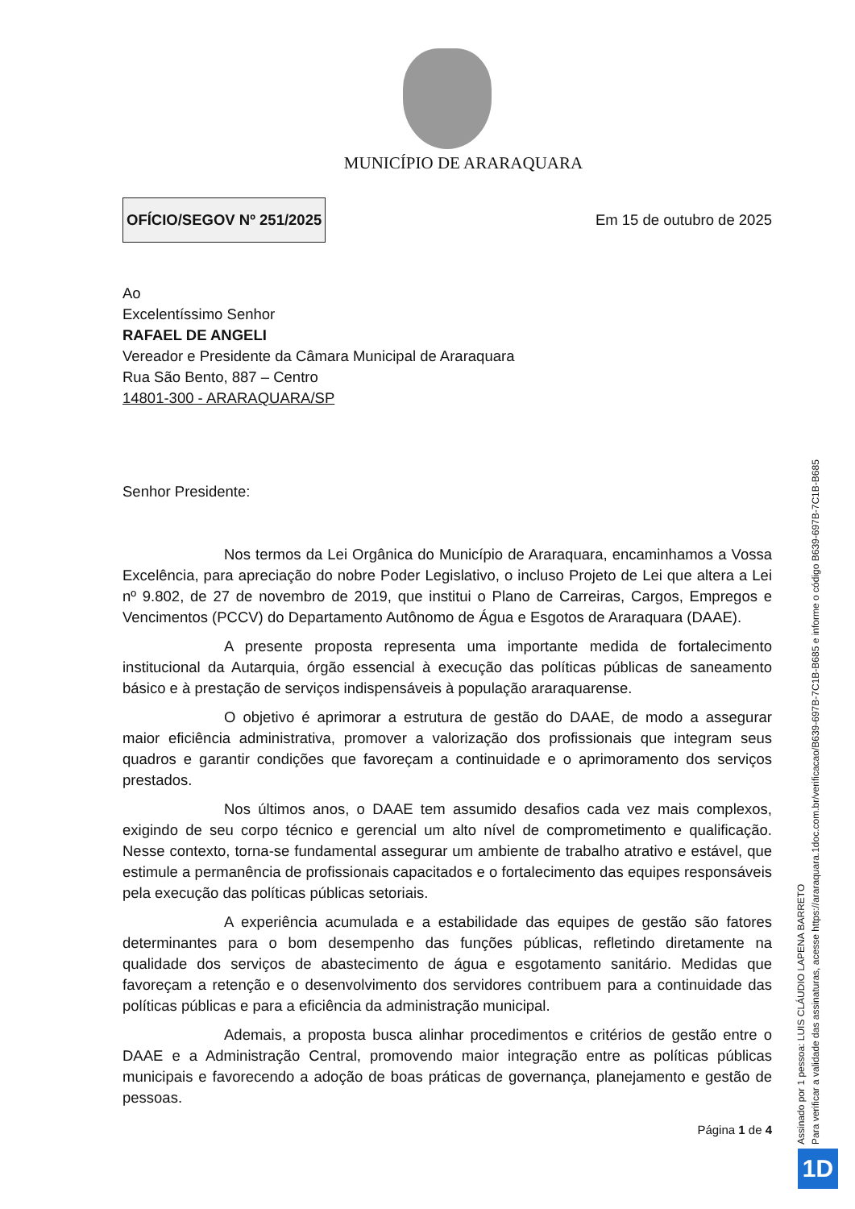MUNICÍPIO DE ARARAQUARA
OFÍCIO/SEGOV Nº 251/2025 Em 15 de outubro de 2025
Ao
Excelentíssimo Senhor
RAFAEL DE ANGELI
Vereador e Presidente da Câmara Municipal de Araraquara
Rua São Bento, 887 – Centro
14801-300 - ARARAQUARA/SP
Senhor Presidente:
Nos termos da Lei Orgânica do Município de Araraquara, encaminhamos a Vossa Excelência, para apreciação do nobre Poder Legislativo, o incluso Projeto de Lei que altera a Lei nº 9.802, de 27 de novembro de 2019, que institui o Plano de Carreiras, Cargos, Empregos e Vencimentos (PCCV) do Departamento Autônomo de Água e Esgotos de Araraquara (DAAE).
A presente proposta representa uma importante medida de fortalecimento institucional da Autarquia, órgão essencial à execução das políticas públicas de saneamento básico e à prestação de serviços indispensáveis à população araraquarense.
O objetivo é aprimorar a estrutura de gestão do DAAE, de modo a assegurar maior eficiência administrativa, promover a valorização dos profissionais que integram seus quadros e garantir condições que favoreçam a continuidade e o aprimoramento dos serviços prestados.
Nos últimos anos, o DAAE tem assumido desafios cada vez mais complexos, exigindo de seu corpo técnico e gerencial um alto nível de comprometimento e qualificação. Nesse contexto, torna-se fundamental assegurar um ambiente de trabalho atrativo e estável, que estimule a permanência de profissionais capacitados e o fortalecimento das equipes responsáveis pela execução das políticas públicas setoriais.
A experiência acumulada e a estabilidade das equipes de gestão são fatores determinantes para o bom desempenho das funções públicas, refletindo diretamente na qualidade dos serviços de abastecimento de água e esgotamento sanitário. Medidas que favoreçam a retenção e o desenvolvimento dos servidores contribuem para a continuidade das políticas públicas e para a eficiência da administração municipal.
Ademais, a proposta busca alinhar procedimentos e critérios de gestão entre o DAAE e a Administração Central, promovendo maior integração entre as políticas públicas municipais e favorecendo a adoção de boas práticas de governança, planejamento e gestão de pessoas.
Página 1 de 4
Assinado por 1 pessoa: LUIS CLÁUDIO LAPENA BARRETO
Para verificar a validade das assinaturas, acesse https://araraquara.1doc.com.br/verificacao/B639-697B-7C1B-B685 e informe o código B639-697B-7C1B-B685
1D